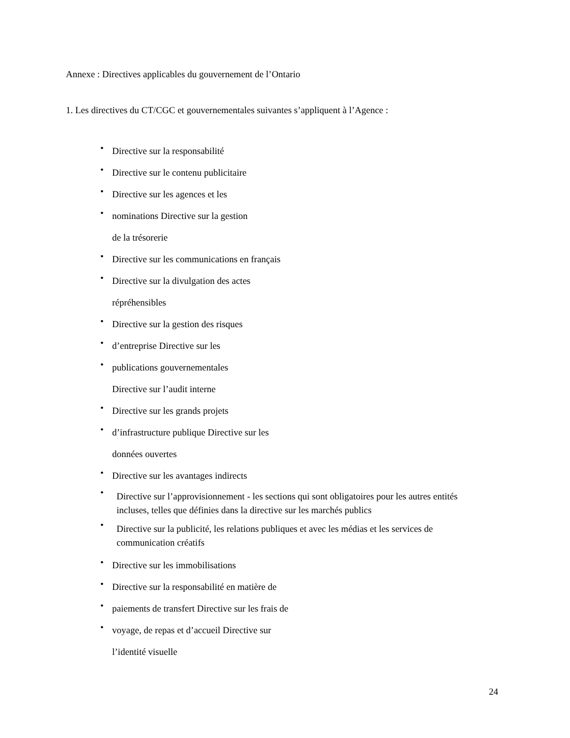Annexe : Directives applicables du gouvernement de l’Ontario
1. Les directives du CT/CGC et gouvernementales suivantes s’appliquent à l’Agence :
• Directive sur la responsabilité
• Directive sur le contenu publicitaire
• Directive sur les agences et les
• nominations Directive sur la gestion
de la trésorerie
• Directive sur les communications en français
• Directive sur la divulgation des actes
répréhensibles
• Directive sur la gestion des risques
• d’entreprise Directive sur les
• publications gouvernementales
Directive sur l’audit interne
• Directive sur les grands projets
• d’infrastructure publique Directive sur les
données ouvertes
• Directive sur les avantages indirects
• Directive sur l’approvisionnement - les sections qui sont obligatoires pour les autres entités incluses, telles que définies dans la directive sur les marchés publics
• Directive sur la publicité, les relations publiques et avec les médias et les services de communication créatifs
• Directive sur les immobilisations
• Directive sur la responsabilité en matière de
• paiements de transfert Directive sur les frais de
• voyage, de repas et d’accueil Directive sur
l’identité visuelle
24